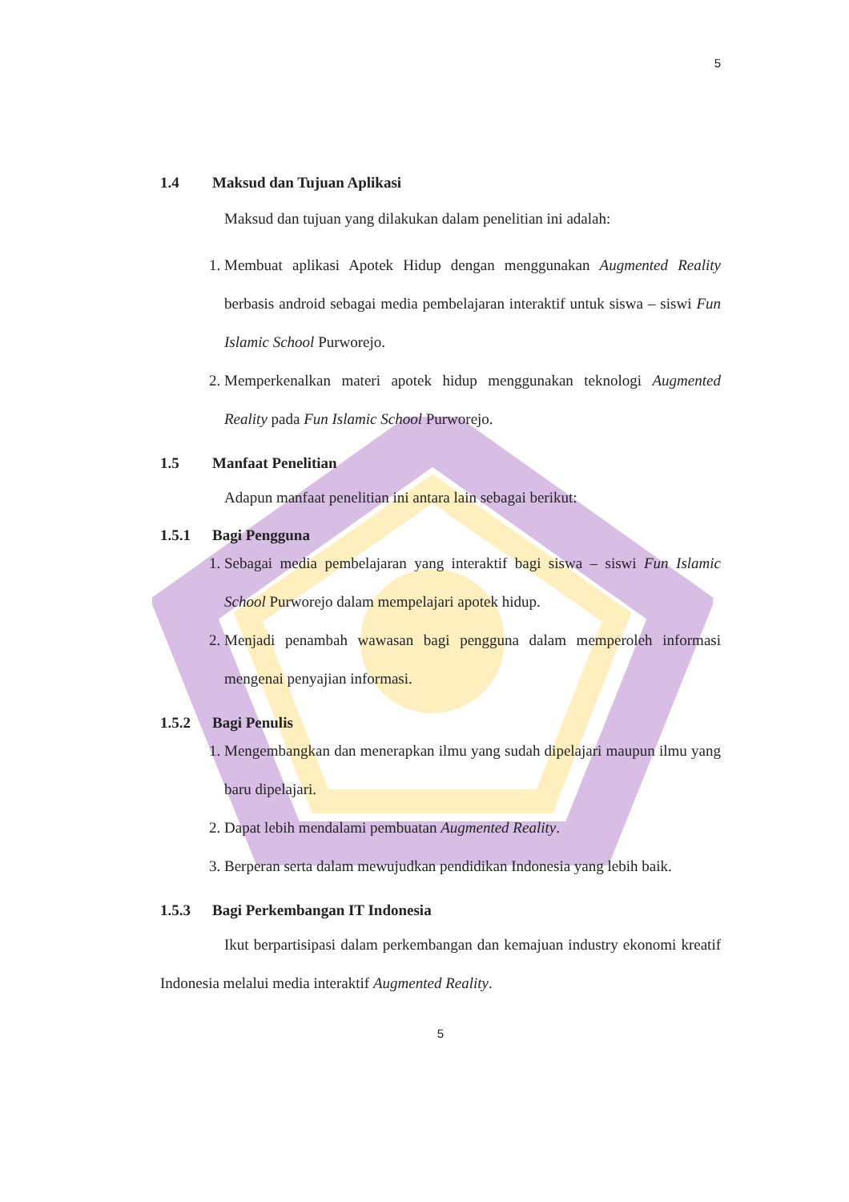5
1.4 Maksud dan Tujuan Aplikasi
Maksud dan tujuan yang dilakukan dalam penelitian ini adalah:
1. Membuat aplikasi Apotek Hidup dengan menggunakan Augmented Reality berbasis android sebagai media pembelajaran interaktif untuk siswa – siswi Fun Islamic School Purworejo.
2. Memperkenalkan materi apotek hidup menggunakan teknologi Augmented Reality pada Fun Islamic School Purworejo.
1.5 Manfaat Penelitian
Adapun manfaat penelitian ini antara lain sebagai berikut:
1.5.1 Bagi Pengguna
1. Sebagai media pembelajaran yang interaktif bagi siswa – siswi Fun Islamic School Purworejo dalam mempelajari apotek hidup.
2. Menjadi penambah wawasan bagi pengguna dalam memperoleh informasi mengenai penyajian informasi.
1.5.2 Bagi Penulis
1. Mengembangkan dan menerapkan ilmu yang sudah dipelajari maupun ilmu yang baru dipelajari.
2. Dapat lebih mendalami pembuatan Augmented Reality.
3. Berperan serta dalam mewujudkan pendidikan Indonesia yang lebih baik.
1.5.3 Bagi Perkembangan IT Indonesia
Ikut berpartisipasi dalam perkembangan dan kemajuan industry ekonomi kreatif Indonesia melalui media interaktif Augmented Reality.
5